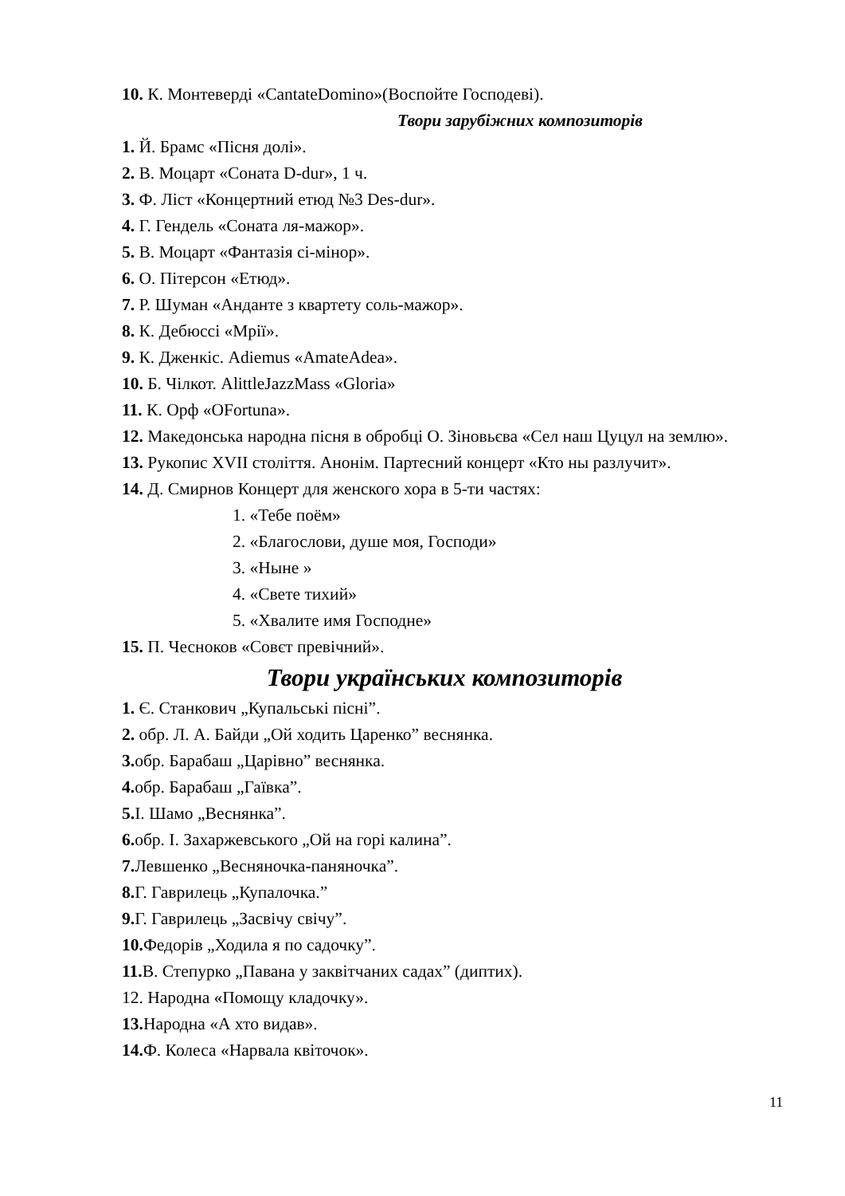10. К. Монтеверді «CantateDomino»(Воспойте Господеві).
Твори зарубіжних композиторів
1. Й. Брамс «Пісня долі».
2. В. Моцарт «Соната D-dur», 1 ч.
3. Ф. Ліст «Концертний етюд №3 Des-dur».
4. Г. Гендель «Соната ля-мажор».
5. В. Моцарт «Фантазія сі-мінор».
6. О. Пітерсон «Етюд».
7. Р. Шуман «Анданте з квартету соль-мажор».
8. К. Дебюссі «Мрії».
9. К. Дженкіс. Adiemus «AmateAdea».
10. Б. Чілкот. AlittleJazzMass «Gloria»
11. К. Орф «OFortuna».
12. Македонська народна пісня в обробці О. Зіновьєва «Сел наш Цуцул на землю».
13. Рукопис XVII століття. Анонім. Партесний концерт «Кто ны разлучит».
14. Д. Смирнов Концерт для женского хора в 5-ти частях:
1. «Тебе поём»
2. «Благослови, душе моя, Господи»
3. «Ныне »
4. «Свете тихий»
5. «Хвалите имя Господне»
15. П. Чесноков «Совєт превічний».
Твори українських композиторів
1. Є. Станкович „Купальські пісні”.
2. обр. Л. А. Байди „Ой ходить Царенко” веснянка.
3. обр. Барабаш „Царівно” веснянка.
4. обр. Барабаш „Гаївка”.
5. І. Шамо „Веснянка”.
6. обр. І. Захаржевського „Ой на горі калина”.
7. Левшенко „Весняночка-паняночка”.
8. Г. Гаврилець „Купалочка.”
9. Г. Гаврилець „Засвічу свічу”.
10. Федорів „Ходила я по садочку”.
11. В. Степурко „Павана у заквітчаних садах” (диптих).
12. Народна «Помощу кладочку».
13. Народна «А хто видав».
14. Ф. Колеса «Нарвала квіточок».
11